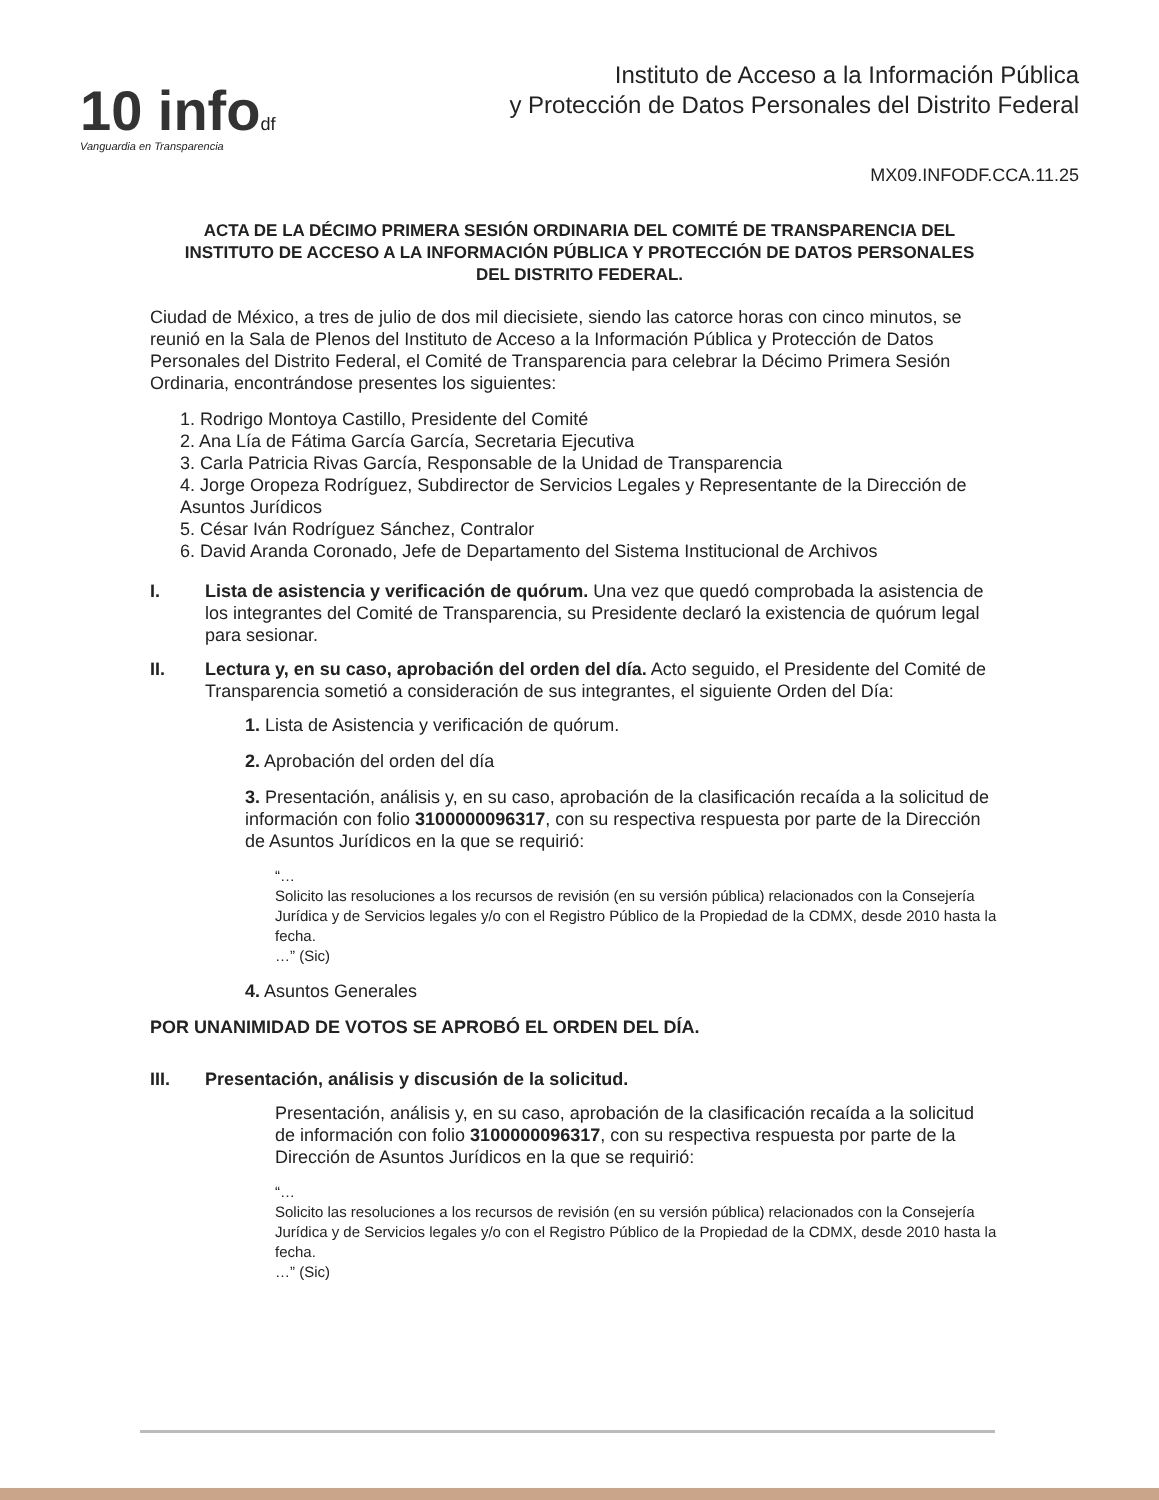10 infodf
Vanguardia en Transparencia
Instituto de Acceso a la Información Pública
y Protección de Datos Personales del Distrito Federal
MX09.INFODF.CCA.11.25
ACTA DE LA DÉCIMO PRIMERA SESIÓN ORDINARIA DEL COMITÉ DE TRANSPARENCIA DEL INSTITUTO DE ACCESO A LA INFORMACIÓN PÚBLICA Y PROTECCIÓN DE DATOS PERSONALES DEL DISTRITO FEDERAL.
Ciudad de México, a tres de julio de dos mil diecisiete, siendo las catorce horas con cinco minutos, se reunió en la Sala de Plenos del Instituto de Acceso a la Información Pública y Protección de Datos Personales del Distrito Federal, el Comité de Transparencia para celebrar la Décimo Primera Sesión Ordinaria, encontrándose presentes los siguientes:
1. Rodrigo Montoya Castillo, Presidente del Comité
2. Ana Lía de Fátima García García, Secretaria Ejecutiva
3. Carla Patricia Rivas García, Responsable de la Unidad de Transparencia
4. Jorge Oropeza Rodríguez, Subdirector de Servicios Legales y Representante de la Dirección de Asuntos Jurídicos
5. César Iván Rodríguez Sánchez, Contralor
6. David Aranda Coronado, Jefe de Departamento del Sistema Institucional de Archivos
I. Lista de asistencia y verificación de quórum. Una vez que quedó comprobada la asistencia de los integrantes del Comité de Transparencia, su Presidente declaró la existencia de quórum legal para sesionar.
II. Lectura y, en su caso, aprobación del orden del día. Acto seguido, el Presidente del Comité de Transparencia sometió a consideración de sus integrantes, el siguiente Orden del Día:
1. Lista de Asistencia y verificación de quórum.
2. Aprobación del orden del día
3. Presentación, análisis y, en su caso, aprobación de la clasificación recaída a la solicitud de información con folio 3100000096317, con su respectiva respuesta por parte de la Dirección de Asuntos Jurídicos en la que se requirió:
“…
Solicito las resoluciones a los recursos de revisión (en su versión pública) relacionados con la Consejería Jurídica y de Servicios legales y/o con el Registro Público de la Propiedad de la CDMX, desde 2010 hasta la fecha.
…” (Sic)
4. Asuntos Generales
POR UNANIMIDAD DE VOTOS SE APROBÓ EL ORDEN DEL DÍA.
III. Presentación, análisis y discusión de la solicitud.
Presentación, análisis y, en su caso, aprobación de la clasificación recaída a la solicitud de información con folio 3100000096317, con su respectiva respuesta por parte de la Dirección de Asuntos Jurídicos en la que se requirió:
“…
Solicito las resoluciones a los recursos de revisión (en su versión pública) relacionados con la Consejería Jurídica y de Servicios legales y/o con el Registro Público de la Propiedad de la CDMX, desde 2010 hasta la fecha.
…” (Sic)